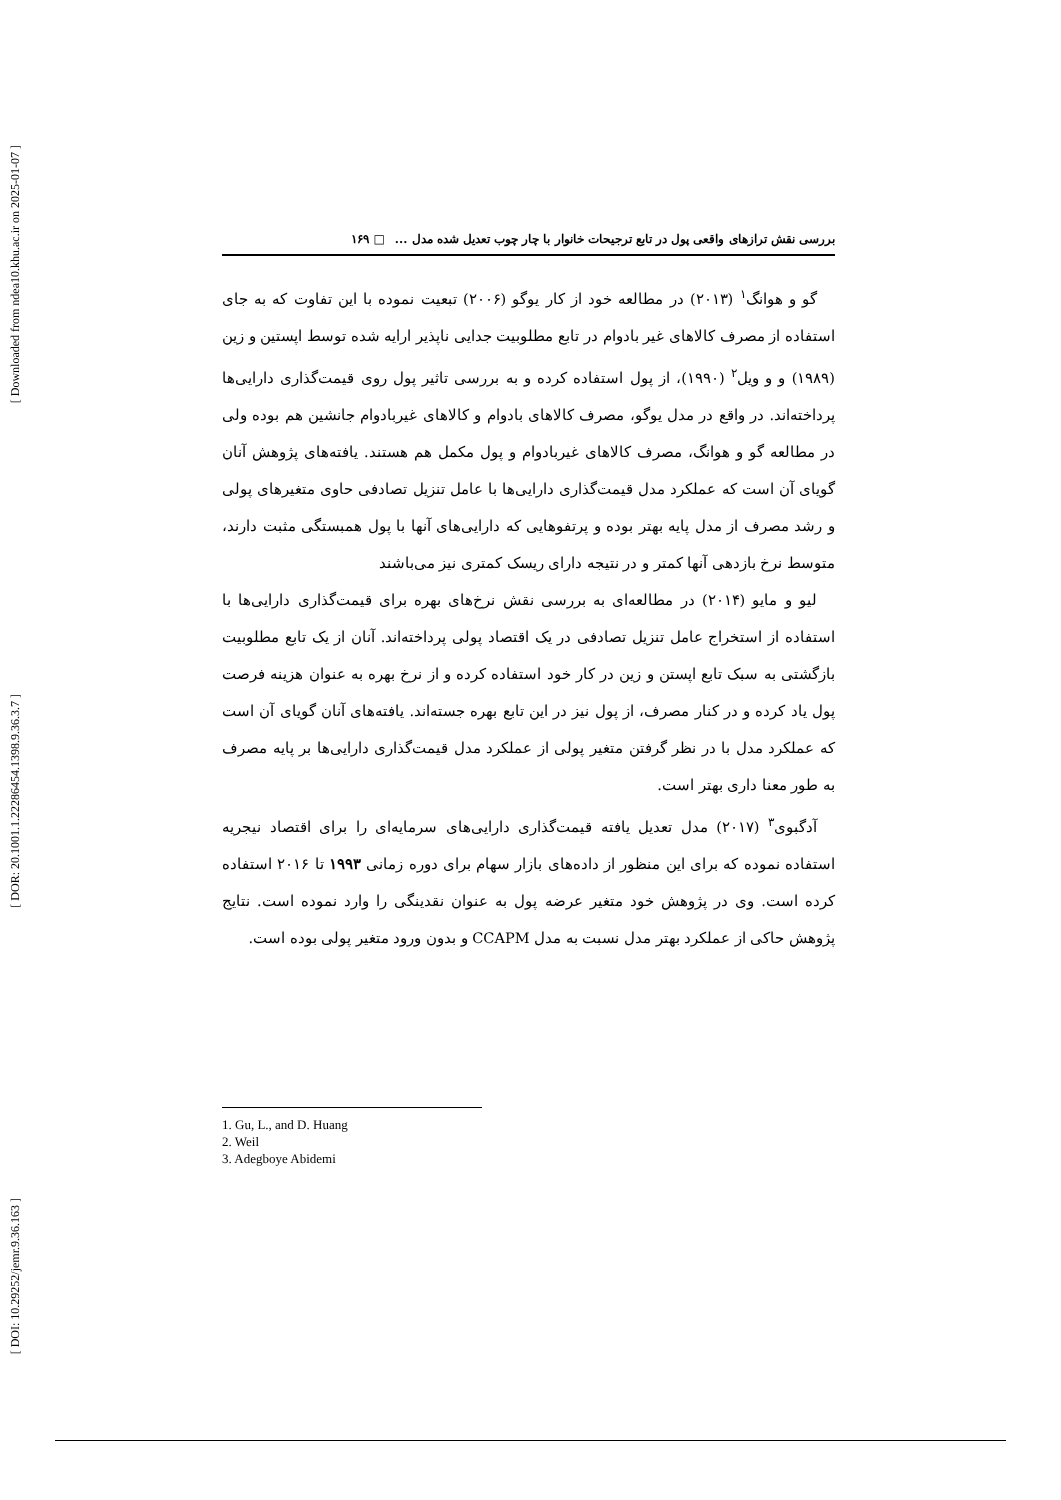[ Downloaded from ndea10.khu.ac.ir on 2025-01-07 ]
[ DOR: 20.1001.1.22286454.1398.9.36.3.7 ]
[ DOI: 10.29252/jemr.9.36.163 ]
بررسی نقش ترازهای واقعی پول در تابع ترجیحات خانوار با چار چوب تعدیل شده مدل ... □ ۱۶۹
گو و هوانگ<sup>۱</sup> (۲۰۱۳) در مطالعه خود از کار یوگو (۲۰۰۶) تبعیت نموده با این تفاوت که به جای استفاده از مصرف کالاهای غیر بادوام در تابع مطلوبیت جدایی ناپذیر ارایه شده توسط اپستین و زین (۱۹۸۹) و و ویل<sup>۲</sup> (۱۹۹۰)، از پول استفاده کرده و به بررسی تاثیر پول روی قیمت‌گذاری دارایی‌ها پرداخته‌اند. در واقع در مدل یوگو، مصرف کالاهای بادوام و کالاهای غیربادوام جانشین هم بوده ولی در مطالعه گو و هوانگ، مصرف کالاهای غیربادوام و پول مکمل هم هستند. یافته‌های پژوهش آنان گویای آن است که عملکرد مدل قیمت‌گذاری دارایی‌ها با عامل تنزیل تصادفی حاوی متغیرهای پولی و رشد مصرف از مدل پایه بهتر بوده و پرتفوهایی که دارایی‌های آنها با پول همبستگی مثبت دارند، متوسط نرخ بازدهی آنها کمتر و در نتیجه دارای ریسک کمتری نیز می‌باشند
لیو و مایو (۲۰۱۴) در مطالعه‌ای به بررسی نقش نرخ‌های بهره برای قیمت‌گذاری دارایی‌ها با استفاده از استخراج عامل تنزیل تصادفی در یک اقتصاد پولی پرداخته‌اند. آنان از یک تابع مطلوبیت بازگشتی به سبک تابع اپستن و زین در کار خود استفاده کرده و از نرخ بهره به عنوان هزینه فرصت پول یاد کرده و در کنار مصرف، از پول نیز در این تابع بهره جسته‌اند. یافته‌های آنان گویای آن است که عملکرد مدل با در نظر گرفتن متغیر پولی از عملکرد مدل قیمت‌گذاری دارایی‌ها بر پایه مصرف به طور معنا داری بهتر است.
آدگبوی<sup>۳</sup> (۲۰۱۷) مدل تعدیل یافته قیمت‌گذاری دارایی‌های سرمایه‌ای را برای اقتصاد نیجریه استفاده نموده که برای این منظور از داده‌های بازار سهام برای دوره زمانی ۱۹۹۳ تا ۲۰۱۶ استفاده کرده است. وی در پژوهش خود متغیر عرضه پول به عنوان نقدینگی را وارد نموده است. نتایج پژوهش حاکی از عملکرد بهتر مدل نسبت به مدل CCAPM و بدون ورود متغیر پولی بوده است.
1. Gu, L., and D. Huang
2. Weil
3. Adegboye Abidemi